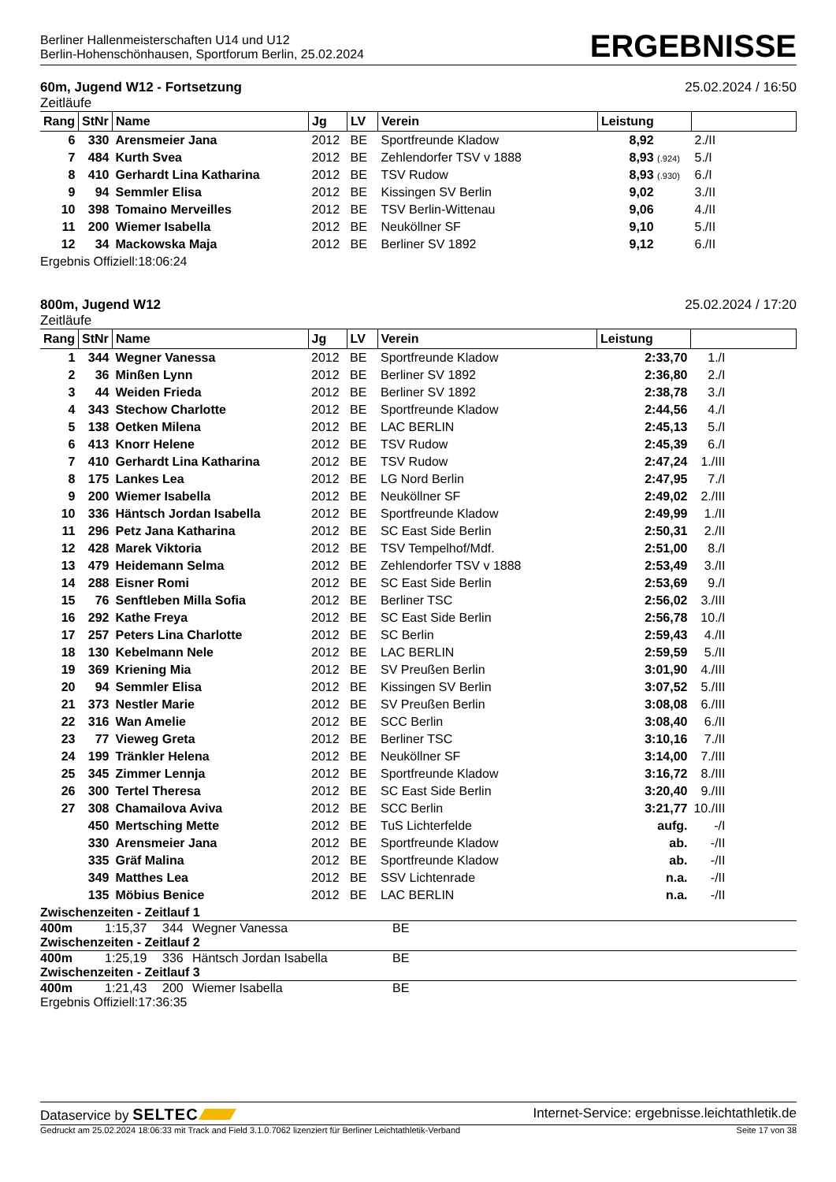Berliner Hallenmeisterschaften U14 und U12
Berlin-Hohenschönhausen, Sportforum Berlin, 25.02.2024
ERGEBNISSE
60m, Jugend W12 - Fortsetzung 25.02.2024 / 16:50
Zeitläufe
| Rang | StNr | Name | Jg | LV | Verein | Leistung | |
| --- | --- | --- | --- | --- | --- | --- | --- |
| 6 | 330 | Arensmeier Jana | 2012 | BE | Sportfreunde Kladow | 8,92 | 2./II |
| 7 | 484 | Kurth Svea | 2012 | BE | Zehlendorfer TSV v 1888 | 8,93 (.924) | 5./I |
| 8 | 410 | Gerhardt Lina Katharina | 2012 | BE | TSV Rudow | 8,93 (.930) | 6./I |
| 9 | 94 | Semmler Elisa | 2012 | BE | Kissingen SV Berlin | 9,02 | 3./II |
| 10 | 398 | Tomaino Merveilles | 2012 | BE | TSV Berlin-Wittenau | 9,06 | 4./II |
| 11 | 200 | Wiemer Isabella | 2012 | BE | Neuköllner SF | 9,10 | 5./II |
| 12 | 34 | Mackowska Maja | 2012 | BE | Berliner SV 1892 | 9,12 | 6./II |
Ergebnis Offiziell:18:06:24
800m, Jugend W12 25.02.2024 / 17:20
Zeitläufe
| Rang | StNr | Name | Jg | LV | Verein | Leistung | |
| --- | --- | --- | --- | --- | --- | --- | --- |
| 1 | 344 | Wegner Vanessa | 2012 | BE | Sportfreunde Kladow | 2:33,70 | 1./I |
| 2 | 36 | Minßen Lynn | 2012 | BE | Berliner SV 1892 | 2:36,80 | 2./I |
| 3 | 44 | Weiden Frieda | 2012 | BE | Berliner SV 1892 | 2:38,78 | 3./I |
| 4 | 343 | Stechow Charlotte | 2012 | BE | Sportfreunde Kladow | 2:44,56 | 4./I |
| 5 | 138 | Oetken Milena | 2012 | BE | LAC BERLIN | 2:45,13 | 5./I |
| 6 | 413 | Knorr Helene | 2012 | BE | TSV Rudow | 2:45,39 | 6./I |
| 7 | 410 | Gerhardt Lina Katharina | 2012 | BE | TSV Rudow | 2:47,24 | 1./III |
| 8 | 175 | Lankes Lea | 2012 | BE | LG Nord Berlin | 2:47,95 | 7./I |
| 9 | 200 | Wiemer Isabella | 2012 | BE | Neuköllner SF | 2:49,02 | 2./III |
| 10 | 336 | Häntsch Jordan Isabella | 2012 | BE | Sportfreunde Kladow | 2:49,99 | 1./II |
| 11 | 296 | Petz Jana Katharina | 2012 | BE | SC East Side Berlin | 2:50,31 | 2./II |
| 12 | 428 | Marek Viktoria | 2012 | BE | TSV Tempelhof/Mdf. | 2:51,00 | 8./I |
| 13 | 479 | Heidemann Selma | 2012 | BE | Zehlendorfer TSV v 1888 | 2:53,49 | 3./II |
| 14 | 288 | Eisner Romi | 2012 | BE | SC East Side Berlin | 2:53,69 | 9./I |
| 15 | 76 | Senftleben Milla Sofia | 2012 | BE | Berliner TSC | 2:56,02 | 3./III |
| 16 | 292 | Kathe Freya | 2012 | BE | SC East Side Berlin | 2:56,78 | 10./I |
| 17 | 257 | Peters Lina Charlotte | 2012 | BE | SC Berlin | 2:59,43 | 4./II |
| 18 | 130 | Kebelmann Nele | 2012 | BE | LAC BERLIN | 2:59,59 | 5./II |
| 19 | 369 | Kriening Mia | 2012 | BE | SV Preußen Berlin | 3:01,90 | 4./III |
| 20 | 94 | Semmler Elisa | 2012 | BE | Kissingen SV Berlin | 3:07,52 | 5./III |
| 21 | 373 | Nestler Marie | 2012 | BE | SV Preußen Berlin | 3:08,08 | 6./III |
| 22 | 316 | Wan Amelie | 2012 | BE | SCC Berlin | 3:08,40 | 6./II |
| 23 | 77 | Vieweg Greta | 2012 | BE | Berliner TSC | 3:10,16 | 7./II |
| 24 | 199 | Tränkler Helena | 2012 | BE | Neuköllner SF | 3:14,00 | 7./III |
| 25 | 345 | Zimmer Lennja | 2012 | BE | Sportfreunde Kladow | 3:16,72 | 8./III |
| 26 | 300 | Tertel Theresa | 2012 | BE | SC East Side Berlin | 3:20,40 | 9./III |
| 27 | 308 | Chamailova Aviva | 2012 | BE | SCC Berlin | 3:21,77 | 10./III |
| | 450 | Mertsching Mette | 2012 | BE | TuS Lichterfelde | aufg. | -/I |
| | 330 | Arensmeier Jana | 2012 | BE | Sportfreunde Kladow | ab. | -/II |
| | 335 | Gräf Malina | 2012 | BE | Sportfreunde Kladow | ab. | -/II |
| | 349 | Matthes Lea | 2012 | BE | SSV Lichtenrade | n.a. | -/II |
| | 135 | Möbius Benice | 2012 | BE | LAC BERLIN | n.a. | -/II |
Zwischenzeiten - Zeitlauf 1
400m 1:15,37 344 Wegner Vanessa BE
Zwischenzeiten - Zeitlauf 2
400m 1:25,19 336 Häntsch Jordan Isabella BE
Zwischenzeiten - Zeitlauf 3
400m 1:21,43 200 Wiemer Isabella BE
Ergebnis Offiziell:17:36:35
Dataservice by SELTEC Internet-Service: ergebnisse.leichtathletik.de
Gedruckt am 25.02.2024 18:06:33 mit Track and Field 3.1.0.7062 lizenziert für Berliner Leichtathletik-Verband Seite 17 von 38